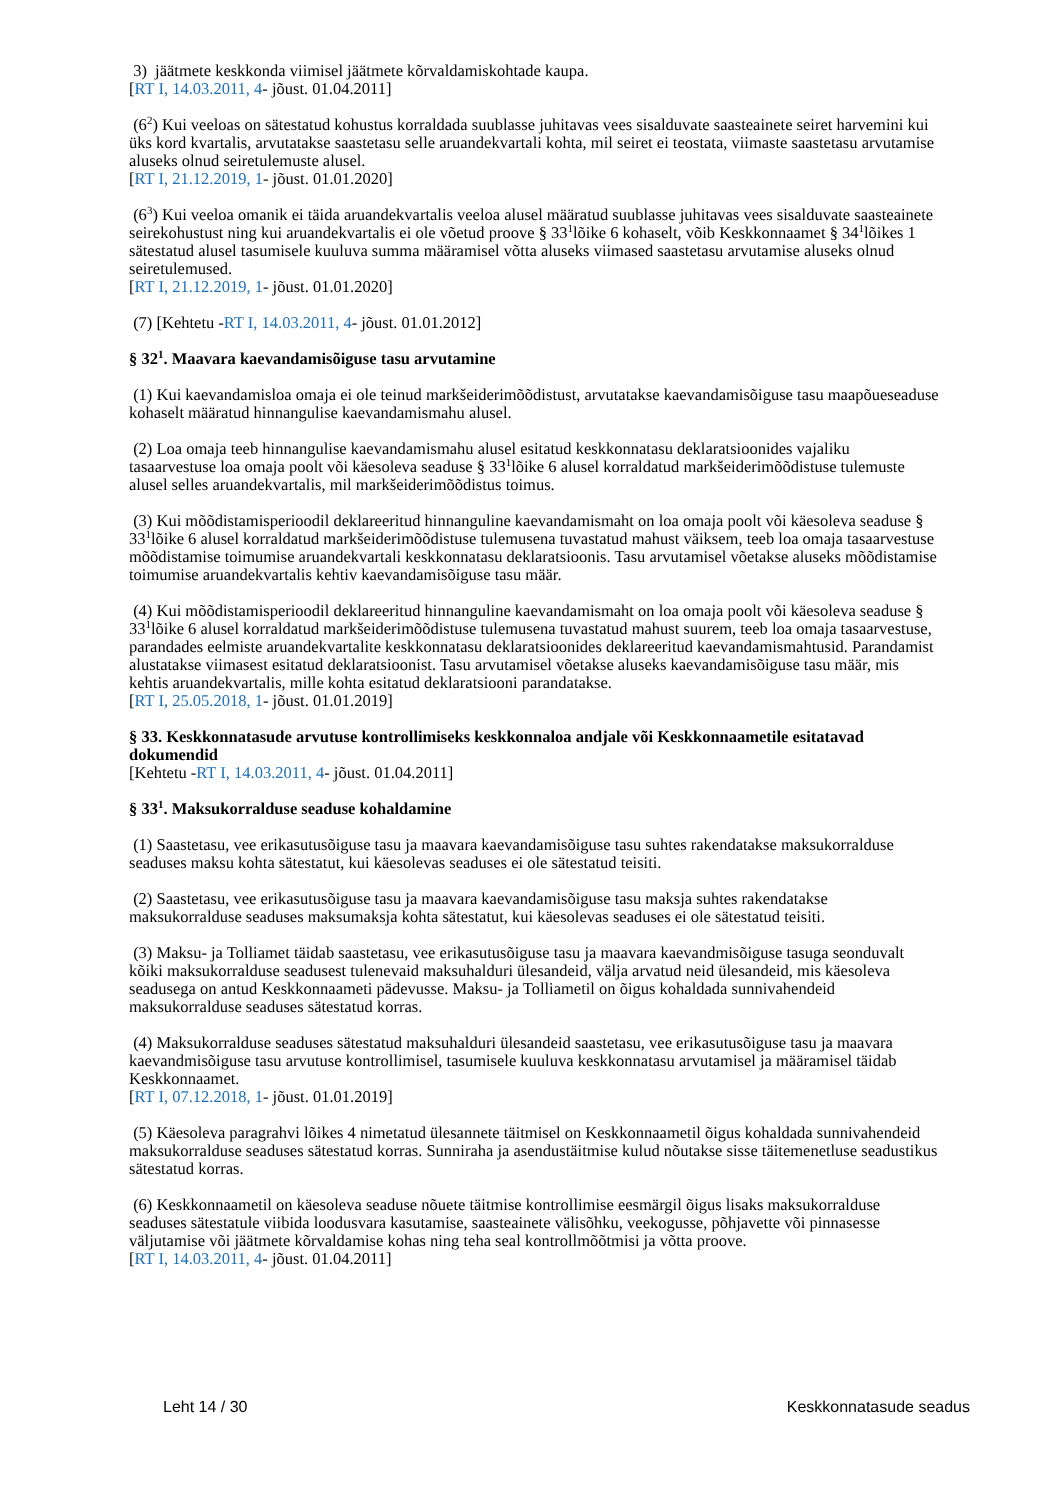3) jäätmete keskkonda viimisel jäätmete kõrvaldamiskohtade kaupa.
[RT I, 14.03.2011, 4- jõust. 01.04.2011]
(6<sup>2</sup>) Kui veeloas on sätestatud kohustus korraldada suublasse juhitavas vees sisalduvate saasteainete seiret harvemini kui üks kord kvartalis, arvutatakse saastetasu selle aruandekvartali kohta, mil seiret ei teostata, viimaste saastetasu arvutamise aluseks olnud seiretulemuste alusel.
[RT I, 21.12.2019, 1- jõust. 01.01.2020]
(6<sup>3</sup>) Kui veeloa omanik ei täida aruandekvartalis veeloa alusel määratud suublasse juhitavas vees sisalduvate saasteainete seirekohustust ning kui aruandekvartalis ei ole võetud proove § 33<sup>1</sup>lõike 6 kohaselt, võib Keskkonnaamet § 34<sup>1</sup>lõikes 1 sätestatud alusel tasumisele kuuluva summa määramisel võtta aluseks viimased saastetasu arvutamise aluseks olnud seiretulemused.
[RT I, 21.12.2019, 1- jõust. 01.01.2020]
(7) [Kehtetu -RT I, 14.03.2011, 4- jõust. 01.01.2012]
§ 32<sup>1</sup>. Maavara kaevandamisõiguse tasu arvutamine
(1) Kui kaevandamisloa omaja ei ole teinud markšeiderimõõdistust, arvutatakse kaevandamisõiguse tasu maapõueseaduse kohaselt määratud hinnangulise kaevandamismahu alusel.
(2) Loa omaja teeb hinnangulise kaevandamismahu alusel esitatud keskkonnatasu deklaratsioonides vajaliku tasaarvestuse loa omaja poolt või käesoleva seaduse § 33<sup>1</sup>lõike 6 alusel korraldatud markšeiderimõõdistuse tulemuste alusel selles aruandekvartalis, mil markšeiderimõõdistus toimus.
(3) Kui mõõdistamisperioodil deklareeritud hinnanguline kaevandamismaht on loa omaja poolt või käesoleva seaduse § 33<sup>1</sup>lõike 6 alusel korraldatud markšeiderimõõdistuse tulemusena tuvastatud mahust väiksem, teeb loa omaja tasaarvestuse mõõdistamise toimumise aruandekvartali keskkonnatasu deklaratsioonis. Tasu arvutamisel võetakse aluseks mõõdistamise toimumise aruandekvartalis kehtiv kaevandamisõiguse tasu määr.
(4) Kui mõõdistamisperioodil deklareeritud hinnanguline kaevandamismaht on loa omaja poolt või käesoleva seaduse § 33<sup>1</sup>lõike 6 alusel korraldatud markšeiderimõõdistuse tulemusena tuvastatud mahust suurem, teeb loa omaja tasaarvestuse, parandades eelmiste aruandekvartalite keskkonnatasu deklaratsioonides deklareeritud kaevandamismahtusid. Parandamist alustatakse viimasest esitatud deklaratsioonist. Tasu arvutamisel võetakse aluseks kaevandamisõiguse tasu määr, mis kehtis aruandekvartalis, mille kohta esitatud deklaratsiooni parandatakse.
[RT I, 25.05.2018, 1- jõust. 01.01.2019]
§ 33. Keskkonnatasude arvutuse kontrollimiseks keskkonnaloa andjale või Keskkonnaametile esitatavad dokumendid
[Kehtetu -RT I, 14.03.2011, 4- jõust. 01.04.2011]
§ 33<sup>1</sup>. Maksukorralduse seaduse kohaldamine
(1) Saastetasu, vee erikasutusõiguse tasu ja maavara kaevandamisõiguse tasu suhtes rakendatakse maksukorralduse seaduses maksu kohta sätestatut, kui käesolevas seaduses ei ole sätestatud teisiti.
(2) Saastetasu, vee erikasutusõiguse tasu ja maavara kaevandamisõiguse tasu maksja suhtes rakendatakse maksukorralduse seaduses maksumaksja kohta sätestatut, kui käesolevas seaduses ei ole sätestatud teisiti.
(3) Maksu- ja Tolliamet täidab saastetasu, vee erikasutusõiguse tasu ja maavara kaevandmisõiguse tasuga seonduvalt kõiki maksukorralduse seadusest tulenevaid maksuhalduri ülesandeid, välja arvatud neid ülesandeid, mis käesoleva seadusega on antud Keskkonnaameti pädevusse. Maksu- ja Tolliametil on õigus kohaldada sunnivahendeid maksukorralduse seaduses sätestatud korras.
(4) Maksukorralduse seaduses sätestatud maksuhalduri ülesandeid saastetasu, vee erikasutusõiguse tasu ja maavara kaevandmisõiguse tasu arvutuse kontrollimisel, tasumisele kuuluva keskkonnatasu arvutamisel ja määramisel täidab Keskkonnaamet.
[RT I, 07.12.2018, 1- jõust. 01.01.2019]
(5) Käesoleva paragrahvi lõikes 4 nimetatud ülesannete täitmisel on Keskkonnaametil õigus kohaldada sunnivahendeid maksukorralduse seaduses sätestatud korras. Sunniraha ja asendustäitmise kulud nõutakse sisse täitemenetluse seadustikus sätestatud korras.
(6) Keskkonnaametil on käesoleva seaduse nõuete täitmise kontrollimise eesmärgil õigus lisaks maksukorralduse seaduses sätestatule viibida loodusvara kasutamise, saasteainete välisõhku, veekogusse, põhjavette või pinnasesse väljutamise või jäätmete kõrvaldamise kohas ning teha seal kontrollmõõtmisi ja võtta proove.
[RT I, 14.03.2011, 4- jõust. 01.04.2011]
Leht 14 / 30 Keskkonnatasude seadus